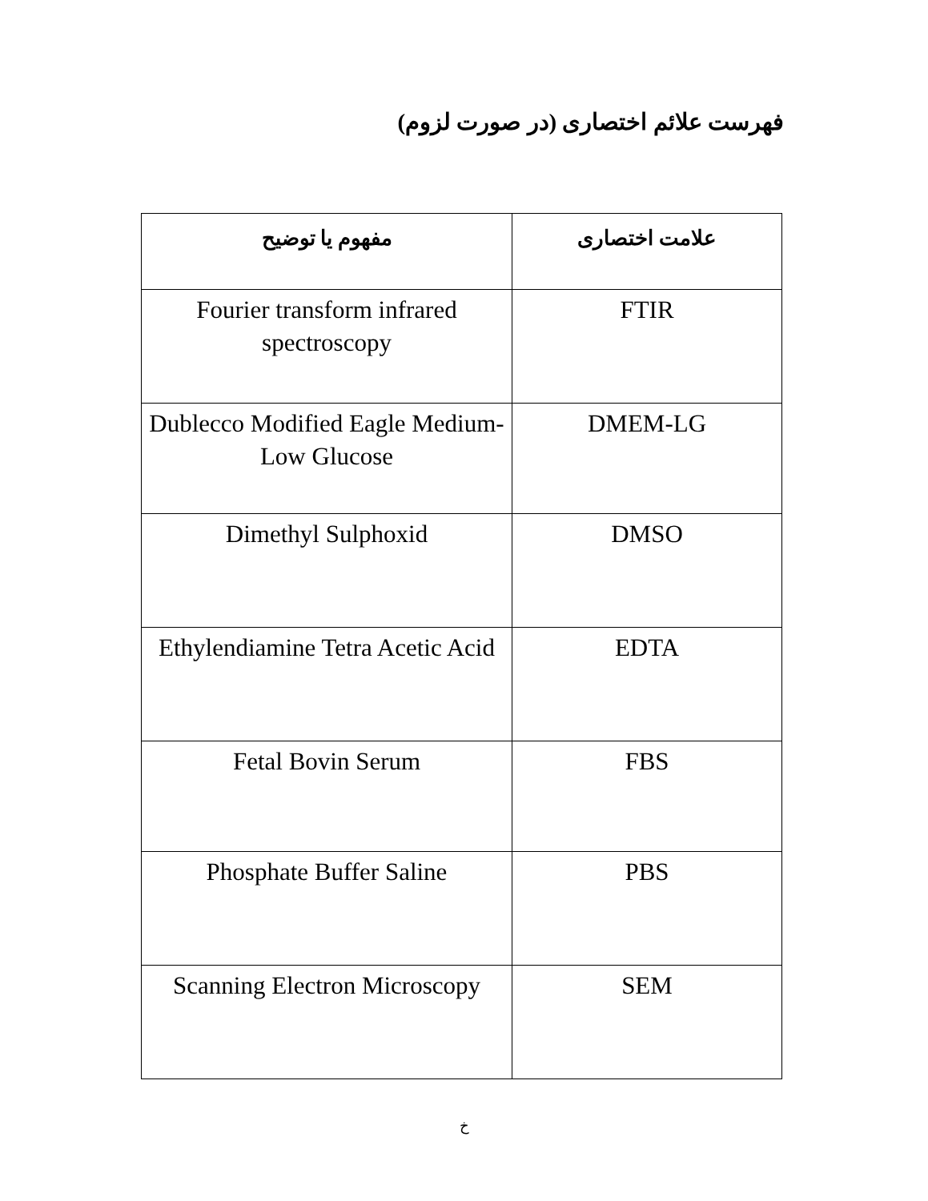فهرست علائم اختصاری (در صورت لزوم)
| علامت اختصاری | مفهوم یا توضیح |
| --- | --- |
| FTIR | Fourier transform infrared spectroscopy |
| DMEM-LG | Dublecco Modified Eagle Medium-Low Glucose |
| DMSO | Dimethyl Sulphoxid |
| EDTA | Ethylendiamine Tetra Acetic Acid |
| FBS | Fetal Bovin Serum |
| PBS | Phosphate Buffer Saline |
| SEM | Scanning Electron Microscopy |
خ